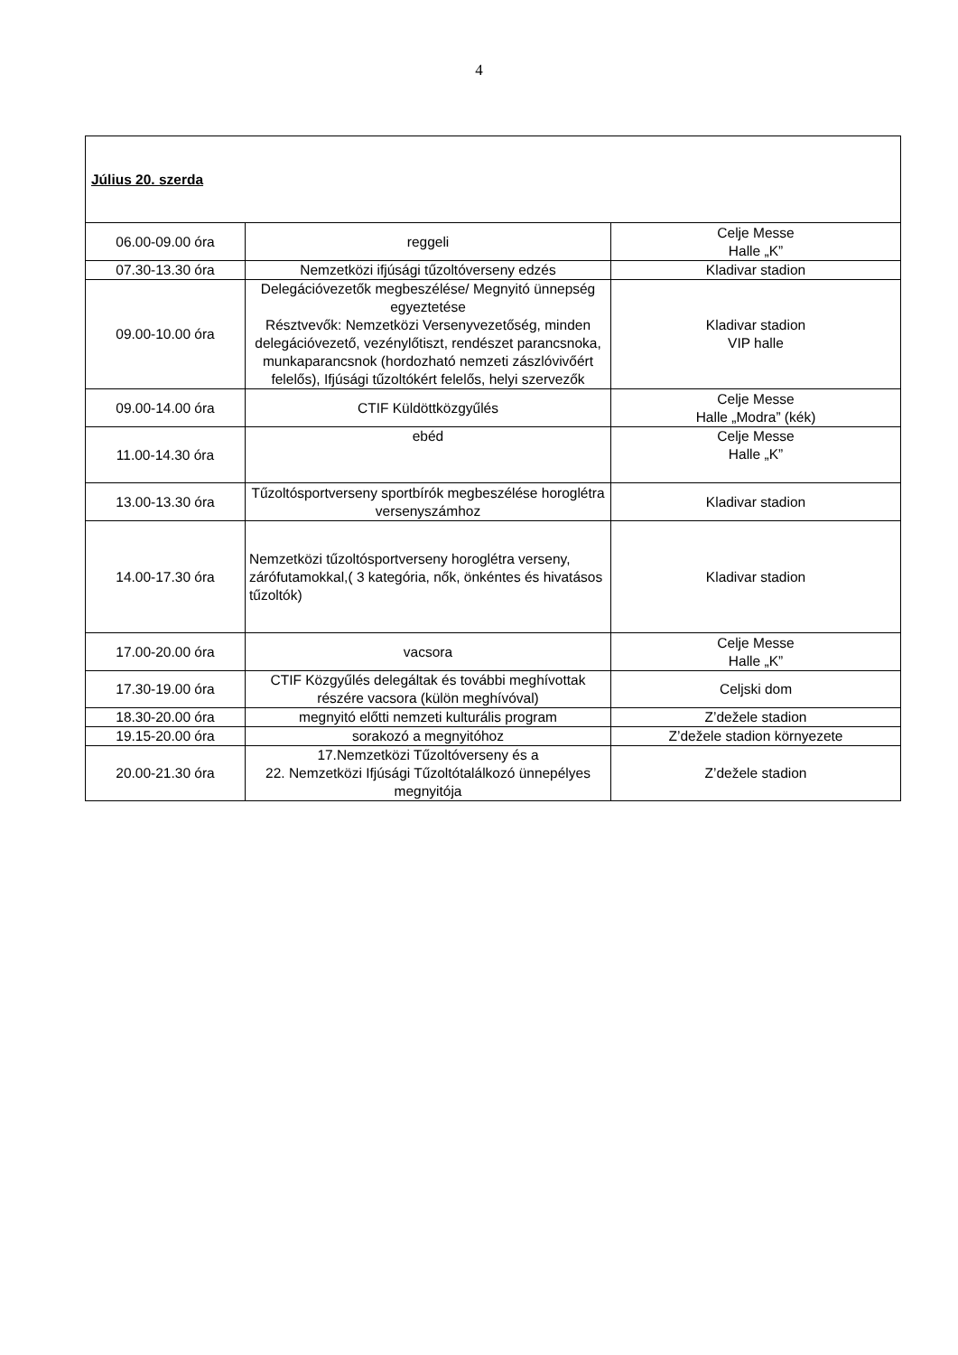4
| Július 20. szerda | | |
| 06.00-09.00 óra | reggeli | Celje Messe Halle „K” |
| 07.30-13.30 óra | Nemzetközi ifjúsági tűzoltóverseny edzés | Kladivar stadion |
| 09.00-10.00 óra | Delegációvezetők megbeszélése/ Megnyitó ünnepség egyeztetése Résztvevők: Nemzetközi Versenyvezetőség, minden delegációvezető, vezénylőtiszt, rendészet parancsnoka, munkaparancsnok (hordozható nemzeti zászlóvivőért felelős), Ifjúsági tűzoltókért felelős, helyi szervezők | Kladivar stadion VIP halle |
| 09.00-14.00 óra | CTIF Küldöttközgyűlés | Celje Messe Halle „Modra” (kék) |
| 11.00-14.30 óra | ebéd | Celje Messe Halle „K” |
| 13.00-13.30 óra | Tűzoltósportverseny sportbírók megbeszélése horoglétra versenyszámhoz | Kladivar stadion |
| 14.00-17.30 óra | Nemzetközi tűzoltósportverseny horoglétra verseny, zárófutamokkal,( 3 kategória, nők, önkéntes és hivatásos tűzoltók) | Kladivar stadion |
| 17.00-20.00 óra | vacsora | Celje Messe Halle „K” |
| 17.30-19.00 óra | CTIF Közgyűlés delegáltak és további meghívottak részére vacsora (külön meghívóval) | Celjski dom |
| 18.30-20.00 óra | megnyitó előtti nemzeti kulturális program | Z’dežele stadion |
| 19.15-20.00 óra | sorakozó a megnyitóhoz | Z’dežele stadion környezete |
| 20.00-21.30 óra | 17.Nemzetközi Tűzoltóverseny és a 22. Nemzetközi Ifjúsági Tűzoltótalálkozó ünnepélyes megnyitója | Z’dežele stadion |